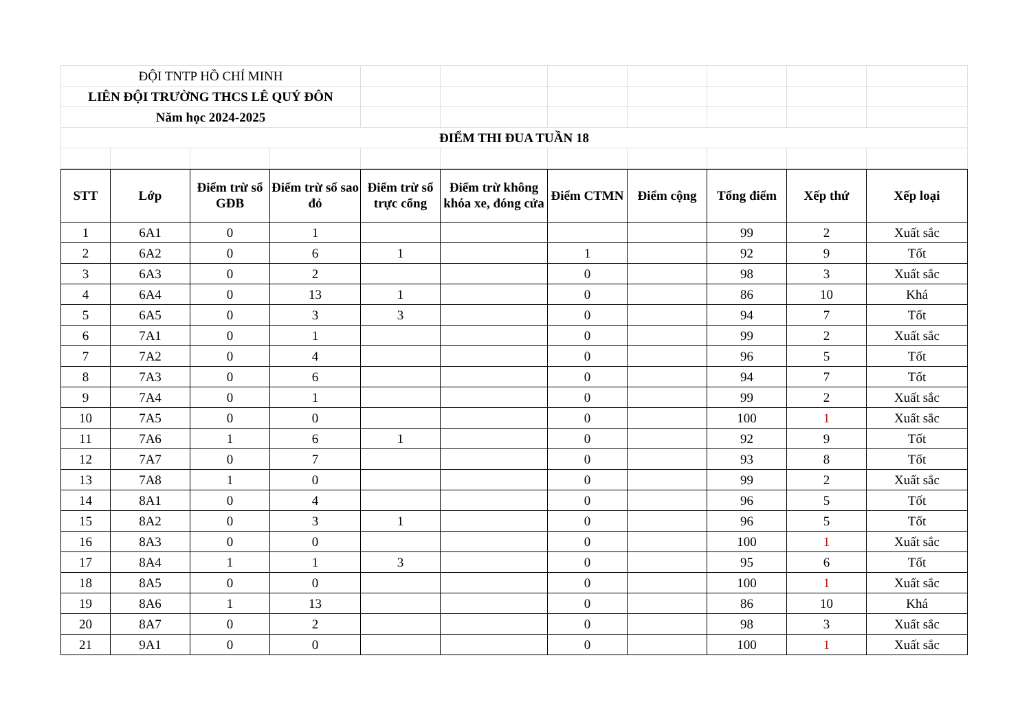| ĐỘI TNTP HỒ CHÍ MINH | | | | | | | | | | |
| LIÊN ĐỘI TRƯỜNG THCS LÊ QUÝ ĐÔN | | | | | | | | | | |
| Năm học 2024-2025 | | | | | | | | | | |
| ĐIỂM THI ĐUA TUẦN 18 | | | | | | | | | | |
| STT | Lớp | Điểm trừ sổ GĐB | Điểm trừ sổ sao đỏ | Điểm trừ sổ trực cổng | Điểm trừ không khóa xe, đóng cửa | Điểm CTMN | Điểm cộng | Tổng điểm | Xếp thứ | Xếp loại |
| --- | --- | --- | --- | --- | --- | --- | --- | --- | --- | --- |
| 1 | 6A1 | 0 | 1 | | | | | 99 | 2 | Xuất sắc |
| 2 | 6A2 | 0 | 6 | 1 | | 1 | | 92 | 9 | Tốt |
| 3 | 6A3 | 0 | 2 | | | 0 | | 98 | 3 | Xuất sắc |
| 4 | 6A4 | 0 | 13 | 1 | | 0 | | 86 | 10 | Khá |
| 5 | 6A5 | 0 | 3 | 3 | | 0 | | 94 | 7 | Tốt |
| 6 | 7A1 | 0 | 1 | | | 0 | | 99 | 2 | Xuất sắc |
| 7 | 7A2 | 0 | 4 | | | 0 | | 96 | 5 | Tốt |
| 8 | 7A3 | 0 | 6 | | | 0 | | 94 | 7 | Tốt |
| 9 | 7A4 | 0 | 1 | | | 0 | | 99 | 2 | Xuất sắc |
| 10 | 7A5 | 0 | 0 | | | 0 | | 100 | 1 | Xuất sắc |
| 11 | 7A6 | 1 | 6 | 1 | | 0 | | 92 | 9 | Tốt |
| 12 | 7A7 | 0 | 7 | | | 0 | | 93 | 8 | Tốt |
| 13 | 7A8 | 1 | 0 | | | 0 | | 99 | 2 | Xuất sắc |
| 14 | 8A1 | 0 | 4 | | | 0 | | 96 | 5 | Tốt |
| 15 | 8A2 | 0 | 3 | 1 | | 0 | | 96 | 5 | Tốt |
| 16 | 8A3 | 0 | 0 | | | 0 | | 100 | 1 | Xuất sắc |
| 17 | 8A4 | 1 | 1 | 3 | | 0 | | 95 | 6 | Tốt |
| 18 | 8A5 | 0 | 0 | | | 0 | | 100 | 1 | Xuất sắc |
| 19 | 8A6 | 1 | 13 | | | 0 | | 86 | 10 | Khá |
| 20 | 8A7 | 0 | 2 | | | 0 | | 98 | 3 | Xuất sắc |
| 21 | 9A1 | 0 | 0 | | | 0 | | 100 | 1 | Xuất sắc |